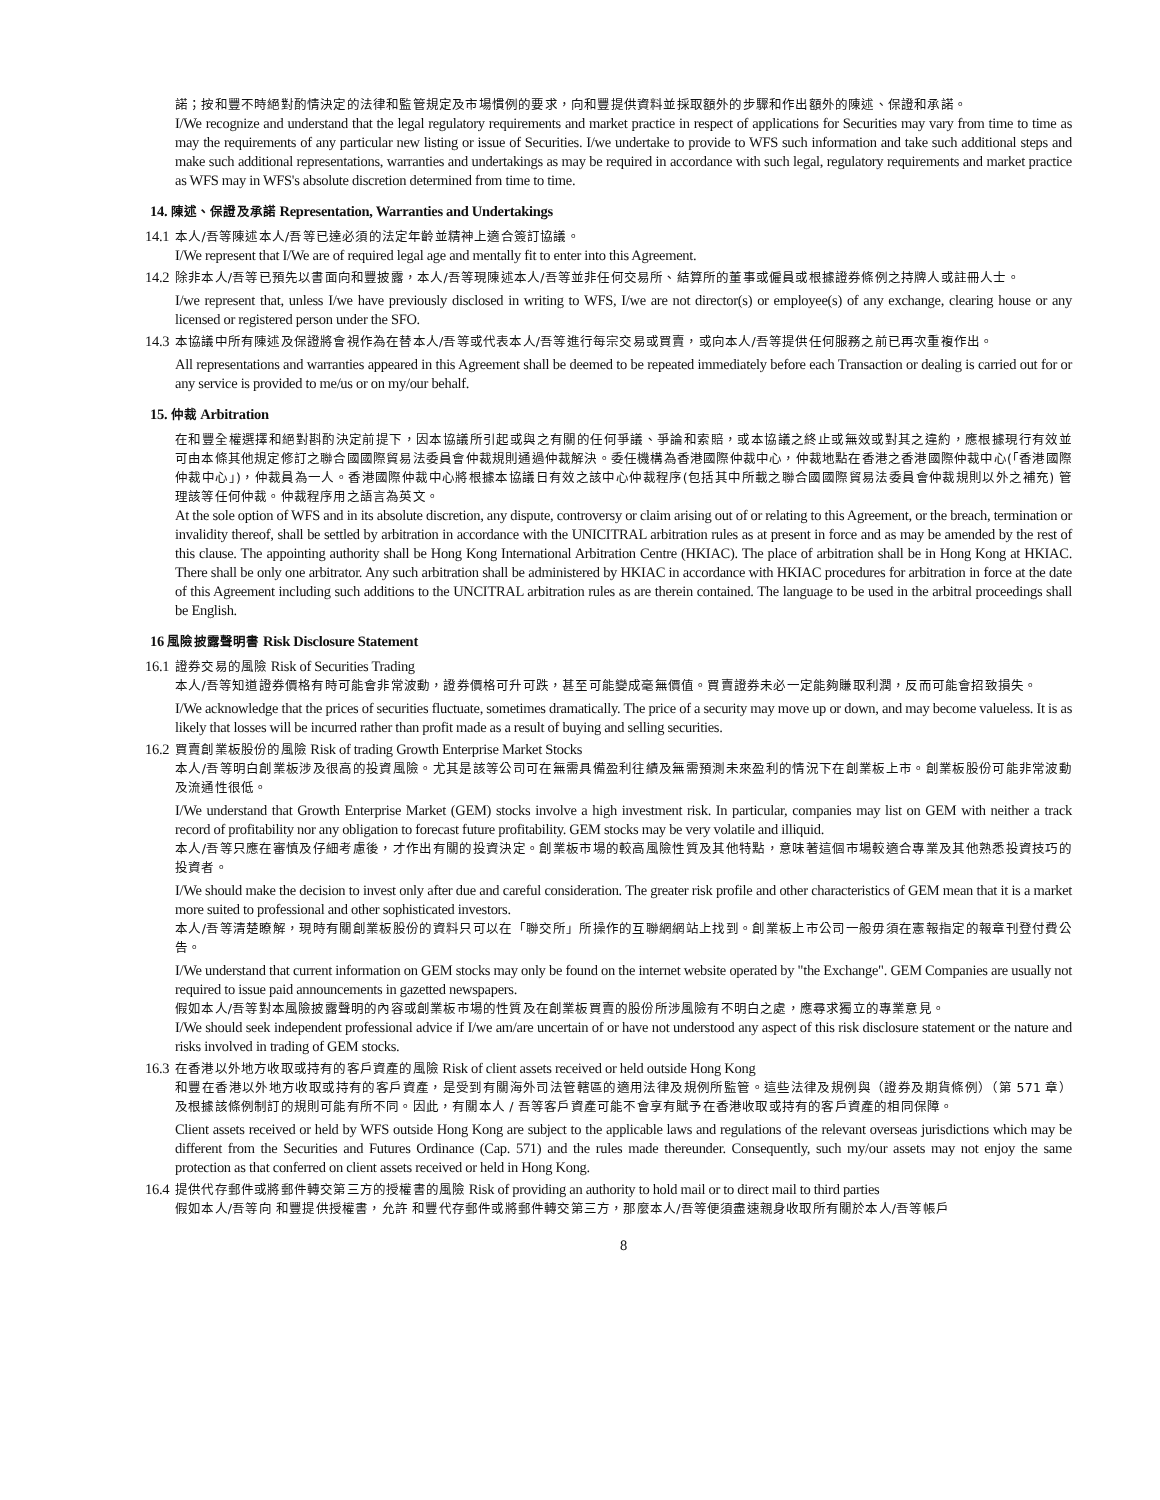諾；按和豐不時絕對酌情決定的法律和監管規定及市場慣例的要求，向和豐提供資料並採取額外的步驟和作出額外的陳述、保證和承諾。
I/We recognize and understand that the legal regulatory requirements and market practice in respect of applications for Securities may vary from time to time as may the requirements of any particular new listing or issue of Securities. I/we undertake to provide to WFS such information and take such additional steps and make such additional representations, warranties and undertakings as may be required in accordance with such legal, regulatory requirements and market practice as WFS may in WFS's absolute discretion determined from time to time.
14. 陳述、保證及承諾 Representation, Warranties and Undertakings
14.1
本人/吾等陳述本人/吾等已達必須的法定年齡並精神上適合簽訂協議。
I/We represent that I/We are of required legal age and mentally fit to enter into this Agreement.
14.2
除非本人/吾等已預先以書面向和豐披露，本人/吾等現陳述本人/吾等並非任何交易所、結算所的董事或僱員或根據證券條例之持牌人或註冊人士。
I/we represent that, unless I/we have previously disclosed in writing to WFS, I/we are not director(s) or employee(s) of any exchange, clearing house or any licensed or registered person under the SFO.
14.3
本協議中所有陳述及保證將會視作為在替本人/吾等或代表本人/吾等進行每宗交易或買賣，或向本人/吾等提供任何服務之前已再次重複作出。
All representations and warranties appeared in this Agreement shall be deemed to be repeated immediately before each Transaction or dealing is carried out for or any service is provided to me/us or on my/our behalf.
15. 仲裁 Arbitration
在和豐全權選擇和絕對斟酌決定前提下，因本協議所引起或與之有關的任何爭議、爭論和索賠，或本協議之終止或無效或對其之違約，應根據現行有效並可由本條其他規定修訂之聯合國國際貿易法委員會仲裁規則通過仲裁解決。委任機構為香港國際仲裁中心，仲裁地點在香港之香港國際仲裁中心(「香港國際仲裁中心」)，仲裁員為一人。香港國際仲裁中心將根據本協議日有效之該中心仲裁程序(包括其中所載之聯合國國際貿易法委員會仲裁規則以外之補充) 管理該等任何仲裁。仲裁程序用之語言為英文。
At the sole option of WFS and in its absolute discretion, any dispute, controversy or claim arising out of or relating to this Agreement, or the breach, termination or invalidity thereof, shall be settled by arbitration in accordance with the UNICITRAL arbitration rules as at present in force and as may be amended by the rest of this clause. The appointing authority shall be Hong Kong International Arbitration Centre (HKIAC). The place of arbitration shall be in Hong Kong at HKIAC. There shall be only one arbitrator. Any such arbitration shall be administered by HKIAC in accordance with HKIAC procedures for arbitration in force at the date of this Agreement including such additions to the UNCITRAL arbitration rules as are therein contained. The language to be used in the arbitral proceedings shall be English.
16 風險披露聲明書 Risk Disclosure Statement
16.1
證券交易的風險 Risk of Securities Trading
本人/吾等知道證券價格有時可能會非常波動，證券價格可升可跌，甚至可能變成毫無價值。買賣證券未必一定能夠賺取利潤，反而可能會招致損失。
I/We acknowledge that the prices of securities fluctuate, sometimes dramatically. The price of a security may move up or down, and may become valueless. It is as likely that losses will be incurred rather than profit made as a result of buying and selling securities.
16.2
買賣創業板股份的風險 Risk of trading Growth Enterprise Market Stocks
本人/吾等明白創業板涉及很高的投資風險。尤其是該等公司可在無需具備盈利往績及無需預測未來盈利的情況下在創業板上市。創業板股份可能非常波動及流通性很低。
I/We understand that Growth Enterprise Market (GEM) stocks involve a high investment risk. In particular, companies may list on GEM with neither a track record of profitability nor any obligation to forecast future profitability. GEM stocks may be very volatile and illiquid.
本人/吾等只應在審慎及仔細考慮後，才作出有關的投資決定。創業板市場的較高風險性質及其他特點，意味著這個市場較適合專業及其他熟悉投資技巧的投資者。
I/We should make the decision to invest only after due and careful consideration. The greater risk profile and other characteristics of GEM mean that it is a market more suited to professional and other sophisticated investors.
本人/吾等清楚瞭解，現時有關創業板股份的資料只可以在「聯交所」所操作的互聯網網站上找到。創業板上市公司一般毋須在憲報指定的報章刊登付費公告。
I/We understand that current information on GEM stocks may only be found on the internet website operated by "the Exchange". GEM Companies are usually not required to issue paid announcements in gazetted newspapers.
假如本人/吾等對本風險披露聲明的內容或創業板市場的性質及在創業板買賣的股份所涉風險有不明白之處，應尋求獨立的專業意見。
I/We should seek independent professional advice if I/we am/are uncertain of or have not understood any aspect of this risk disclosure statement or the nature and risks involved in trading of GEM stocks.
16.3
在香港以外地方收取或持有的客戶資產的風險 Risk of client assets received or held outside Hong Kong
和豐在香港以外地方收取或持有的客戶資產，是受到有關海外司法管轄區的適用法律及規例所監管。這些法律及規例與（證券及期貨條例）（第 571 章）及根據該條例制訂的規則可能有所不同。因此，有關本人 / 吾等客戶資產可能不會享有賦予在香港收取或持有的客戶資產的相同保障。
Client assets received or held by WFS outside Hong Kong are subject to the applicable laws and regulations of the relevant overseas jurisdictions which may be different from the Securities and Futures Ordinance (Cap. 571) and the rules made thereunder. Consequently, such my/our assets may not enjoy the same protection as that conferred on client assets received or held in Hong Kong.
16.4
提供代存郵件或將郵件轉交第三方的授權書的風險 Risk of providing an authority to hold mail or to direct mail to third parties
假如本人/吾等向 和豐提供授權書，允許 和豐代存郵件或將郵件轉交第三方，那麼本人/吾等便須盡速親身收取所有關於本人/吾等帳戶
8